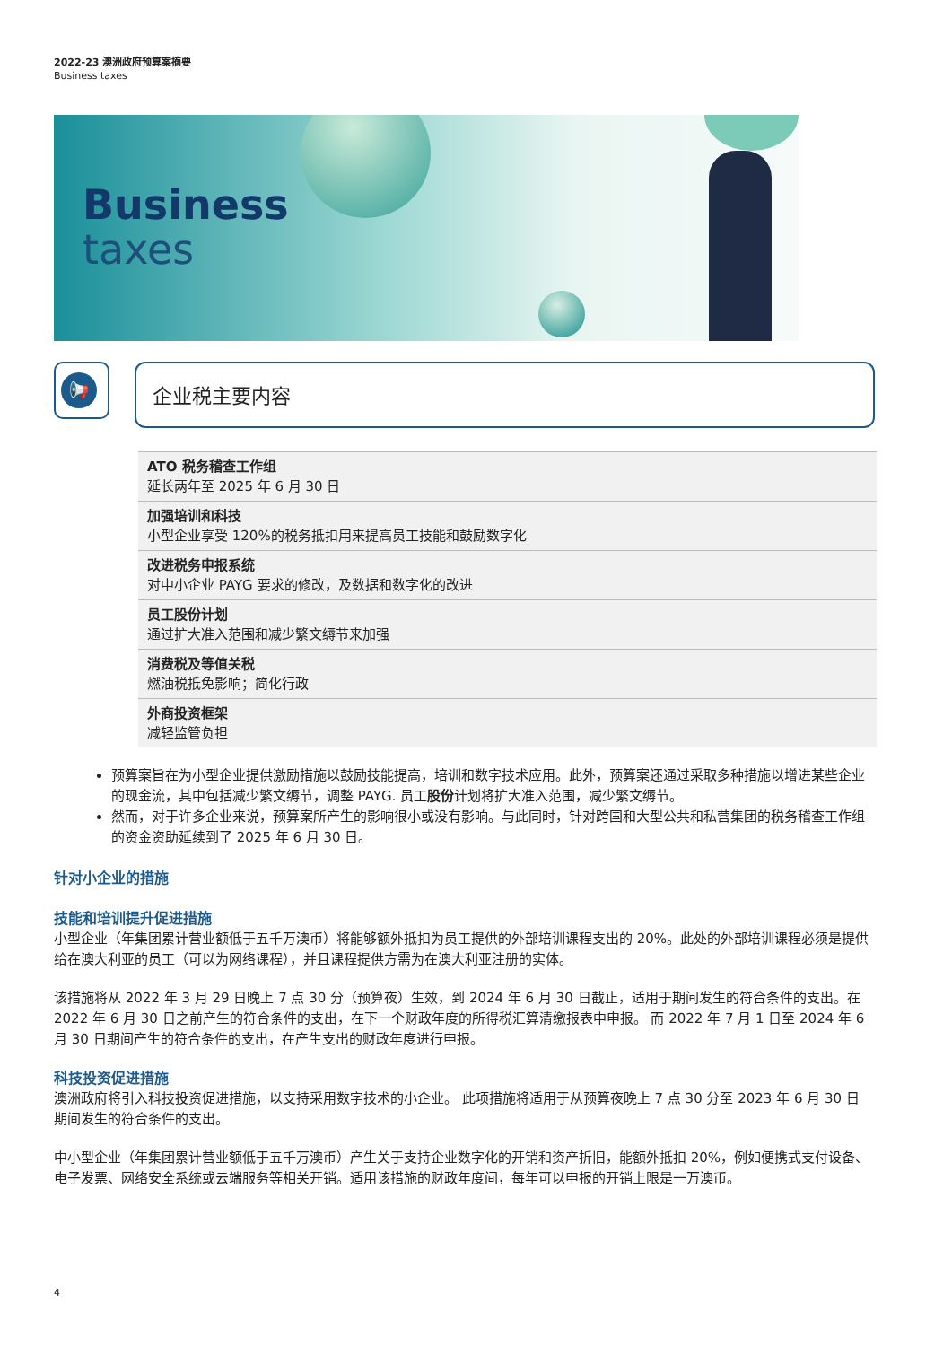2022-23 澳洲政府预算案摘要
Business taxes
Business
taxes
📢 企业税主要内容
| ATO 税务稽查工作组 延长两年至 2025 年 6 月 30 日 |
| 加强培训和科技 小型企业享受 120%的税务抵扣用来提高员工技能和鼓励数字化 |
| 改进税务申报系统 对中小企业 PAYG 要求的修改，及数据和数字化的改进 |
| 员工股份计划 通过扩大准入范围和减少繁文缛节来加强 |
| 消费税及等值关税 燃油税抵免影响；简化行政 |
| 外商投资框架 减轻监管负担 |
预算案旨在为小型企业提供激励措施以鼓励技能提高，培训和数字技术应用。此外，预算案还通过采取多种措施以增进某些企业的现金流，其中包括减少繁文缛节，调整 PAYG. 员工股份计划将扩大准入范围，减少繁文缛节。
然而，对于许多企业来说，预算案所产生的影响很小或没有影响。与此同时，针对跨国和大型公共和私营集团的税务稽查工作组的资金资助延续到了 2025 年 6 月 30 日。
针对小企业的措施
技能和培训提升促进措施
小型企业（年集团累计营业额低于五千万澳币）将能够额外抵扣为员工提供的外部培训课程支出的 20%。此处的外部培训课程必须是提供给在澳大利亚的员工（可以为网络课程），并且课程提供方需为在澳大利亚注册的实体。
该措施将从 2022 年 3 月 29 日晚上 7 点 30 分（预算夜）生效，到 2024 年 6 月 30 日截止，适用于期间发生的符合条件的支出。在 2022 年 6 月 30 日之前产生的符合条件的支出，在下一个财政年度的所得税汇算清缴报表中申报。 而 2022 年 7 月 1 日至 2024 年 6 月 30 日期间产生的符合条件的支出，在产生支出的财政年度进行申报。
科技投资促进措施
澳洲政府将引入科技投资促进措施，以支持采用数字技术的小企业。 此项措施将适用于从预算夜晚上 7 点 30 分至 2023 年 6 月 30 日期间发生的符合条件的支出。
中小型企业（年集团累计营业额低于五千万澳币）产生关于支持企业数字化的开销和资产折旧，能额外抵扣 20%，例如便携式支付设备、电子发票、网络安全系统或云端服务等相关开销。适用该措施的财政年度间，每年可以申报的开销上限是一万澳币。
4